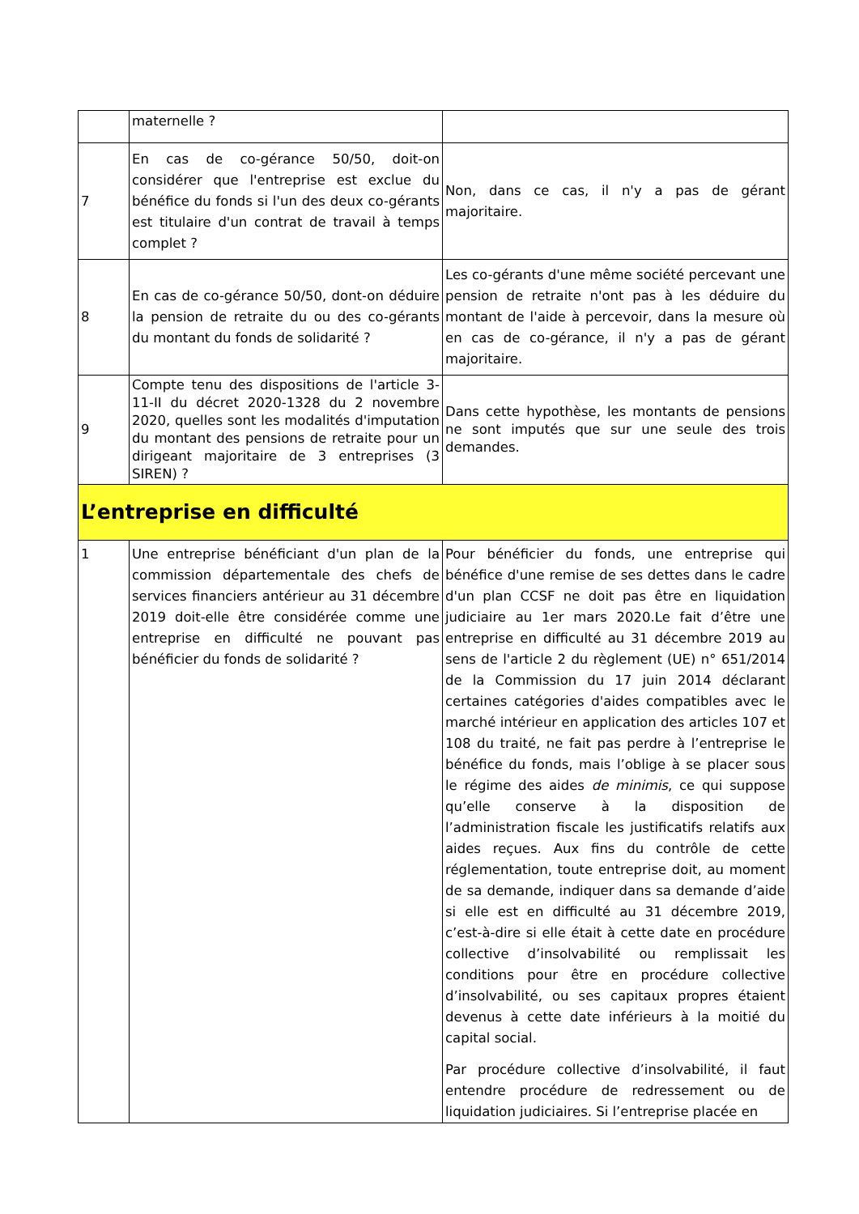| | maternelle ? | |
| 7 | En cas de co-gérance 50/50, doit-on considérer que l'entreprise est exclue du bénéfice du fonds si l'un des deux co-gérants est titulaire d'un contrat de travail à temps complet ? | Non, dans ce cas, il n'y a pas de gérant majoritaire. |
| 8 | En cas de co-gérance 50/50, dont-on déduire la pension de retraite du ou des co-gérants du montant du fonds de solidarité ? | Les co-gérants d'une même société percevant une pension de retraite n'ont pas à les déduire du montant de l'aide à percevoir, dans la mesure où en cas de co-gérance, il n'y a pas de gérant majoritaire. |
| 9 | Compte tenu des dispositions de l'article 3-11-II du décret 2020-1328 du 2 novembre 2020, quelles sont les modalités d'imputation du montant des pensions de retraite pour un dirigeant majoritaire de 3 entreprises (3 SIREN) ? | Dans cette hypothèse, les montants de pensions ne sont imputés que sur une seule des trois demandes. |
| L’entreprise en difficulté | | |
| 1 | Une entreprise bénéficiant d'un plan de la commission départementale des chefs de services financiers antérieur au 31 décembre 2019 doit-elle être considérée comme une entreprise en difficulté ne pouvant pas bénéficier du fonds de solidarité ? | Pour bénéficier du fonds, une entreprise qui bénéfice d'une remise de ses dettes dans le cadre d'un plan CCSF ne doit pas être en liquidation judiciaire au 1er mars 2020.Le fait d’être une entreprise en difficulté au 31 décembre 2019 au sens de l'article 2 du règlement (UE) n° 651/2014 de la Commission du 17 juin 2014 déclarant certaines catégories d'aides compatibles avec le marché intérieur en application des articles 107 et 108 du traité, ne fait pas perdre à l’entreprise le bénéfice du fonds, mais l’oblige à se placer sous le régime des aides de minimis , ce qui suppose qu’elle conserve à la disposition de l’administration fiscale les justificatifs relatifs aux aides reçues. Aux fins du contrôle de cette réglementation, toute entreprise doit, au moment de sa demande, indiquer dans sa demande d’aide si elle est en difficulté au 31 décembre 2019, c’est-à-dire si elle était à cette date en procédure collective d’insolvabilité ou remplissait les conditions pour être en procédure collective d’insolvabilité, ou ses capitaux propres étaient devenus à cette date inférieurs à la moitié du capital social. Par procédure collective d’insolvabilité, il faut entendre procédure de redressement ou de liquidation judiciaires. Si l’entreprise placée en |